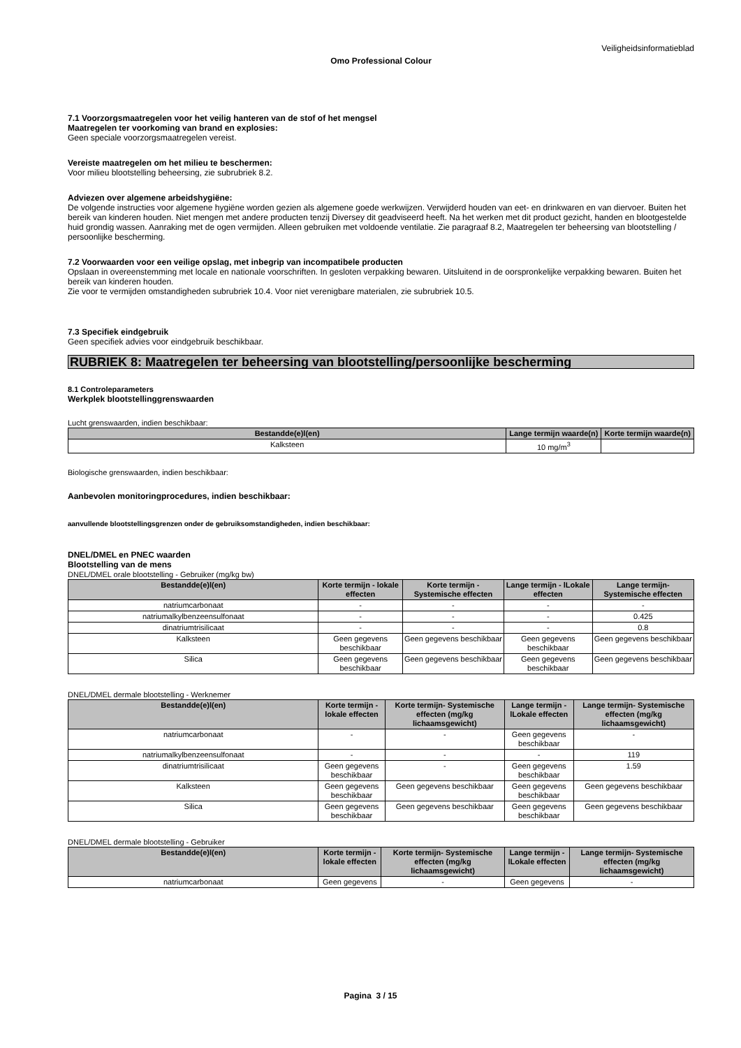Veiligheidsinformatieblad
Omo Professional Colour
7.1 Voorzorgsmaatregelen voor het veilig hanteren van de stof of het mengsel
Maatregelen ter voorkoming van brand en explosies:
Geen speciale voorzorgsmaatregelen vereist.
Vereiste maatregelen om het milieu te beschermen:
Voor milieu blootstelling beheersing, zie subrubriek 8.2.
Adviezen over algemene arbeidshygiëne:
De volgende instructies voor algemene hygiëne worden gezien als algemene goede werkwijzen. Verwijderd houden van eet- en drinkwaren en van diervoer. Buiten het bereik van kinderen houden. Niet mengen met andere producten tenzij Diversey dit geadviseerd heeft. Na het werken met dit product gezicht, handen en blootgestelde huid grondig wassen. Aanraking met de ogen vermijden. Alleen gebruiken met voldoende ventilatie. Zie paragraaf 8.2, Maatregelen ter beheersing van blootstelling / persoonlijke bescherming.
7.2 Voorwaarden voor een veilige opslag, met inbegrip van incompatibele producten
Opslaan in overeenstemming met locale en nationale voorschriften. In gesloten verpakking bewaren. Uitsluitend in de oorspronkelijke verpakking bewaren. Buiten het bereik van kinderen houden.
Zie voor te vermijden omstandigheden subrubriek 10.4. Voor niet verenigbare materialen, zie subrubriek 10.5.
7.3 Specifiek eindgebruik
Geen specifiek advies voor eindgebruik beschikbaar.
RUBRIEK 8: Maatregelen ter beheersing van blootstelling/persoonlijke bescherming
8.1 Controleparameters
Werkplek blootstellinggrenswaarden
Lucht grenswaarden, indien beschikbaar:
| Bestandde(e)l(en) | Lange termijn waarde(n) | Korte termijn waarde(n) |
| --- | --- | --- |
| Kalksteen | 10 mg/m<sup>3</sup> | |
Biologische grenswaarden, indien beschikbaar:
Aanbevolen monitoringprocedures, indien beschikbaar:
aanvullende blootstellingsgrenzen onder de gebruiksomstandigheden, indien beschikbaar:
DNEL/DMEL en PNEC waarden
Blootstelling van de mens
DNEL/DMEL orale blootstelling - Gebruiker (mg/kg bw)
| Bestandde(e)l(en) | Korte termijn - lokale effecten | Korte termijn - Systemische effecten | Lange termijn - lLokale effecten | Lange termijn- Systemische effecten |
| --- | --- | --- | --- | --- |
| natriumcarbonaat | - | - | - | - |
| natriumalkylbenzeensulfonaat | - | - | - | 0.425 |
| dinatriumtrisilicaat | - | - | - | 0.8 |
| Kalksteen | Geen gegevens beschikbaar | Geen gegevens beschikbaar | Geen gegevens beschikbaar | Geen gegevens beschikbaar |
| Silica | Geen gegevens beschikbaar | Geen gegevens beschikbaar | Geen gegevens beschikbaar | Geen gegevens beschikbaar |
DNEL/DMEL dermale blootstelling - Werknemer
| Bestandde(e)l(en) | Korte termijn - lokale effecten | Korte termijn- Systemische effecten (mg/kg lichaamsgewicht) | Lange termijn - lLokale effecten | Lange termijn- Systemische effecten (mg/kg lichaamsgewicht) |
| --- | --- | --- | --- | --- |
| natriumcarbonaat | - | - | Geen gegevens beschikbaar | - |
| natriumalkylbenzeensulfonaat | - | - | - | 119 |
| dinatriumtrisilicaat | Geen gegevens beschikbaar | - | Geen gegevens beschikbaar | 1.59 |
| Kalksteen | Geen gegevens beschikbaar | Geen gegevens beschikbaar | Geen gegevens beschikbaar | Geen gegevens beschikbaar |
| Silica | Geen gegevens beschikbaar | Geen gegevens beschikbaar | Geen gegevens beschikbaar | Geen gegevens beschikbaar |
DNEL/DMEL dermale blootstelling - Gebruiker
| Bestandde(e)l(en) | Korte termijn - lokale effecten | Korte termijn- Systemische effecten (mg/kg lichaamsgewicht) | Lange termijn - lLokale effecten | Lange termijn- Systemische effecten (mg/kg lichaamsgewicht) |
| --- | --- | --- | --- | --- |
| natriumcarbonaat | Geen gegevens | - | Geen gegevens | - |
Pagina 3 / 15